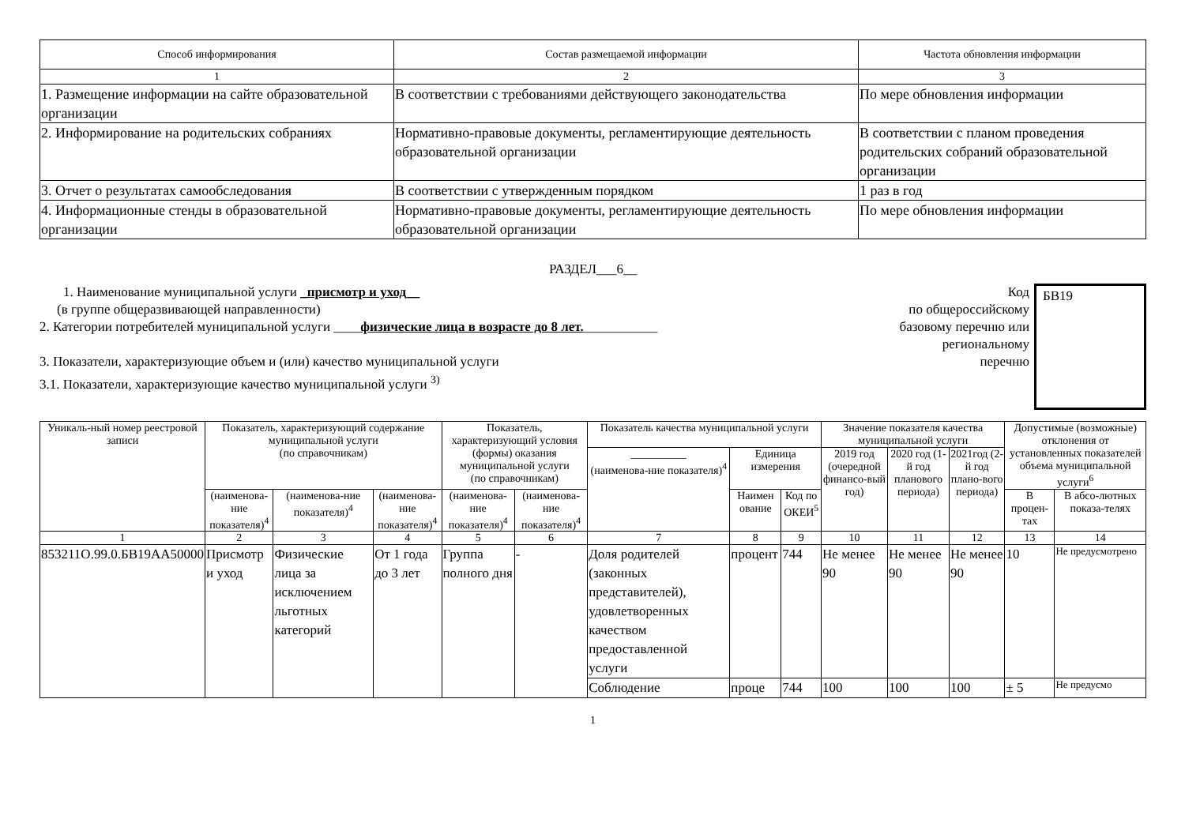| Способ информирования | Состав размещаемой информации | Частота обновления информации |
| --- | --- | --- |
| 1 | 2 | 3 |
| 1. Размещение информации на сайте образовательной организации | В соответствии с требованиями действующего законодательства | По мере обновления информации |
| 2. Информирование на родительских собраниях | Нормативно-правовые документы, регламентирующие деятельность образовательной организации | В соответствии с планом проведения родительских собраний образовательной организации |
| 3. Отчет о результатах самообследования | В соответствии с утвержденным порядком | 1 раз в год |
| 4. Информационные стенды в образовательной организации | Нормативно-правовые документы, регламентирующие деятельность образовательной организации | По мере обновления информации |
РАЗДЕЛ___6__
1. Наименование муниципальной услуги _присмотр и уход__
(в группе общеразвивающей направленности)
2. Категории потребителей муниципальной услуги ____физические лица в возрасте до 8 лет.___________
3. Показатели, характеризующие объем и (или) качество муниципальной услуги
3.1. Показатели, характеризующие качество муниципальной услуги <sup>3)</sup>
Код
по общероссийскому
базовому перечню или
региональному
перечню
БВ19
| Уникаль-ный номер реестровой записи | Показатель, характеризующий содержание муниципальной услуги (по справочникам) | | | Показатель, характеризующий условия (формы) оказания муниципальной услуги (по справочникам) | | Показатель качества муниципальной услуги | | | Значение показателя качества муниципальной услуги | | | Допустимые (возможные) отклонения от установленных показателей объема муниципальной услуги<sup>6</sup> | |
| --- | --- | --- | --- | --- | --- | --- | --- | --- | --- | --- | --- | --- | --- |
| | | | | | | __________ (наименова-ние показателя)<sup>4</sup> | Единица измерения | | 2019 год (очередной финансо-вый год) | 2020 год (1-й год планового периода) | 2021год (2-й год плано-вого периода) | | |
| | (наименова-ние показателя)<sup>4</sup> | (наименова-ние показателя)<sup>4</sup> | (наименова-ние показателя)<sup>4</sup> | (наименова-ние показателя)<sup>4</sup> | (наименова-ние показателя)<sup>4</sup> | | Наимен ование | Код по ОКЕИ<sup>5</sup> | | | | В процен-тах | В абсо-лютных показа-телях |
| 1 | 2 | 3 | 4 | 5 | 6 | 7 | 8 | 9 | 10 | 11 | 12 | 13 | 14 |
| 853211О.99.0.БВ19АА50000 | Присмотр и уход | Физические лица за исключением льготных категорий | От 1 года до 3 лет | Группа полного дня | - | Доля родителей (законных представителей), удовлетворенных качеством предоставленной услуги | процент | 744 | Не менее 90 | Не менее 90 | Не менее 90 | 10 | Не предусмотрено |
| | | | | | | Соблюдение | проце | 744 | 100 | 100 | 100 | ± 5 | Не предусмо |
1